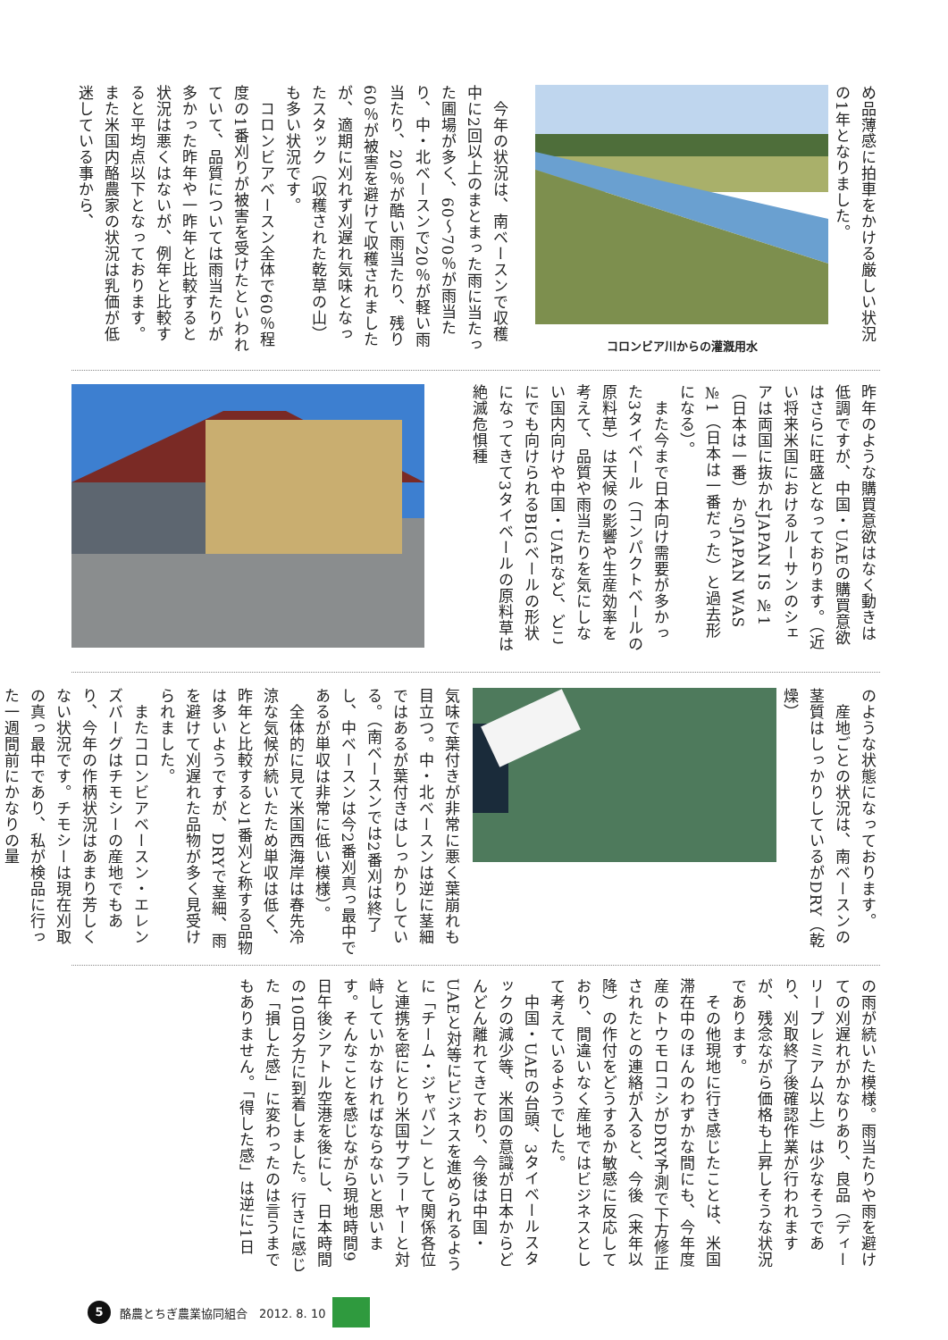め品薄感に拍車をかける厳しい状況の1年となりました。
コロンビア川からの灌漑用水
　今年の状況は、南ベースンで収穫中に2回以上のまとまった雨に当たった圃場が多く、60～70％が雨当たり、中・北ベースンで20％が軽い雨当たり、20％が酷い雨当たり、残り60％が被害を避けて収穫されましたが、適期に刈れず刈遅れ気味となったスタック（収穫された乾草の山）も多い状況です。
　コロンビアベースン全体で60％程度の1番刈りが被害を受けたといわれていて、品質については雨当たりが多かった昨年や一昨年と比較すると状況は悪くはないが、例年と比較すると平均点以下となっております。また米国内酪農家の状況は乳価が低迷している事から、
昨年のような購買意欲はなく動きは低調ですが、中国・UAEの購買意欲はさらに旺盛となっております。（近い将来米国におけるルーサンのシェアは両国に抜かれJAPAN IS №1（日本は一番）からJAPAN WAS №1（日本は一番だった）と過去形になる）。
　また今まで日本向け需要が多かった3タイベール（コンパクトベールの原料草）は天候の影響や生産効率を考えて、品質や雨当たりを気にしない国内向けや中国・UAEなど、どこにでも向けられるBIGベールの形状になってきて3タイベールの原料草は絶滅危惧種
のような状態になっております。
　産地ごとの状況は、南ベースンの茎質はしっかりしているがDRY（乾燥）
気味で葉付きが非常に悪く葉崩れも目立つ。中・北ベースンは逆に茎細ではあるが葉付きはしっかりしている。（南ベースンでは2番刈は終了し、中ベースンは今2番刈真っ最中であるが単収は非常に低い模様）。
　全体的に見て米国西海岸は春先冷涼な気候が続いたため単収は低く、昨年と比較すると1番刈と称する品物は多いようですが、DRYで茎細、雨を避けて刈遅れた品物が多く見受けられました。
　またコロンビアベースン・エレンズバーグはチモシーの産地でもあり、今年の作柄状況はあまり芳しくない状況です。チモシーは現在刈取の真っ最中であり、私が検品に行った一週間前にかなりの量
の雨が続いた模様。雨当たりや雨を避けての刈遅れがかなりあり、良品（ディーリープレミアム以上）は少なそうであり、刈取終了後確認作業が行われますが、残念ながら価格も上昇しそうな状況であります。
　その他現地に行き感じたことは、米国滞在中のほんのわずかな間にも、今年度産のトウモロコシがDRY予測で下方修正されたとの連絡が入ると、今後（来年以降）の作付をどうするか敏感に反応しており、間違いなく産地ではビジネスとして考えているようでした。
　中国・UAEの台頭、3タイベールスタックの減少等、米国の意識が日本からどんどん離れてきており、今後は中国・UAEと対等にビジネスを進められるように「チーム・ジャパン」として関係各位と連携を密にとり米国サプラーヤーと対峙していかなければならないと思います。そんなことを感じながら現地時間9日午後シアトル空港を後にし、日本時間の10日夕方に到着しました。行きに感じた「損した感」に変わったのは言うまでもありません。「得した感」は逆に1日
5
酪農とちぎ農業協同組合　2012. 8. 10